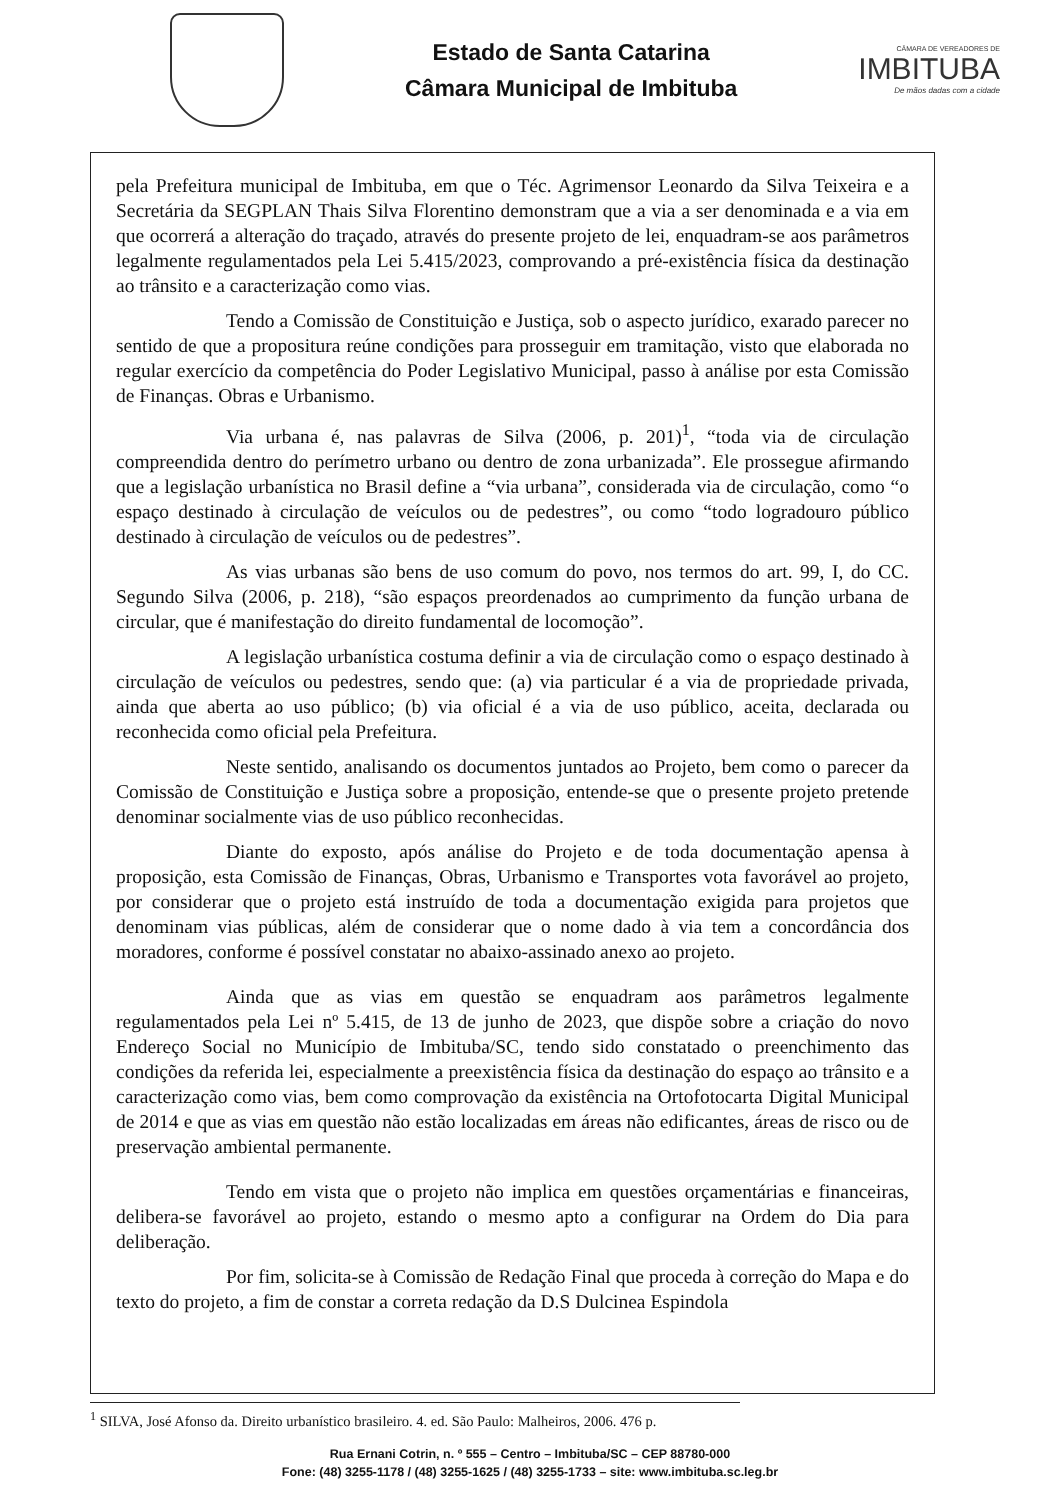Estado de Santa Catarina
Câmara Municipal de Imbituba
CÂMARA DE VEREADORES DE
IMBITUBA
De mãos dadas com a cidade
pela Prefeitura municipal de Imbituba, em que o Téc. Agrimensor Leonardo da Silva Teixeira e a Secretária da SEGPLAN Thais Silva Florentino demonstram que a via a ser denominada e a via em que ocorrerá a alteração do traçado, através do presente projeto de lei, enquadram-se aos parâmetros legalmente regulamentados pela Lei 5.415/2023, comprovando a pré-existência física da destinação ao trânsito e a caracterização como vias.
Tendo a Comissão de Constituição e Justiça, sob o aspecto jurídico, exarado parecer no sentido de que a propositura reúne condições para prosseguir em tramitação, visto que elaborada no regular exercício da competência do Poder Legislativo Municipal, passo à análise por esta Comissão de Finanças. Obras e Urbanismo.
Via urbana é, nas palavras de Silva (2006, p. 201)<sup>1</sup>, “toda via de circulação compreendida dentro do perímetro urbano ou dentro de zona urbanizada”. Ele prossegue afirmando que a legislação urbanística no Brasil define a “via urbana”, considerada via de circulação, como “o espaço destinado à circulação de veículos ou de pedestres”, ou como “todo logradouro público destinado à circulação de veículos ou de pedestres”.
As vias urbanas são bens de uso comum do povo, nos termos do art. 99, I, do CC. Segundo Silva (2006, p. 218), “são espaços preordenados ao cumprimento da função urbana de circular, que é manifestação do direito fundamental de locomoção”.
A legislação urbanística costuma definir a via de circulação como o espaço destinado à circulação de veículos ou pedestres, sendo que: (a) via particular é a via de propriedade privada, ainda que aberta ao uso público; (b) via oficial é a via de uso público, aceita, declarada ou reconhecida como oficial pela Prefeitura.
Neste sentido, analisando os documentos juntados ao Projeto, bem como o parecer da Comissão de Constituição e Justiça sobre a proposição, entende-se que o presente projeto pretende denominar socialmente vias de uso público reconhecidas.
Diante do exposto, após análise do Projeto e de toda documentação apensa à proposição, esta Comissão de Finanças, Obras, Urbanismo e Transportes vota favorável ao projeto, por considerar que o projeto está instruído de toda a documentação exigida para projetos que denominam vias públicas, além de considerar que o nome dado à via tem a concordância dos moradores, conforme é possível constatar no abaixo-assinado anexo ao projeto.
Ainda que as vias em questão se enquadram aos parâmetros legalmente regulamentados pela Lei nº 5.415, de 13 de junho de 2023, que dispõe sobre a criação do novo Endereço Social no Município de Imbituba/SC, tendo sido constatado o preenchimento das condições da referida lei, especialmente a preexistência física da destinação do espaço ao trânsito e a caracterização como vias, bem como comprovação da existência na Ortofotocarta Digital Municipal de 2014 e que as vias em questão não estão localizadas em áreas não edificantes, áreas de risco ou de preservação ambiental permanente.
Tendo em vista que o projeto não implica em questões orçamentárias e financeiras, delibera-se favorável ao projeto, estando o mesmo apto a configurar na Ordem do Dia para deliberação.
Por fim, solicita-se à Comissão de Redação Final que proceda à correção do Mapa e do texto do projeto, a fim de constar a correta redação da D.S Dulcinea Espindola
<sup>1</sup> SILVA, José Afonso da. Direito urbanístico brasileiro. 4. ed. São Paulo: Malheiros, 2006. 476 p.
Rua Ernani Cotrin, n. º 555 – Centro – Imbituba/SC – CEP 88780-000
Fone: (48) 3255-1178 / (48) 3255-1625 / (48) 3255-1733 – site: www.imbituba.sc.leg.br